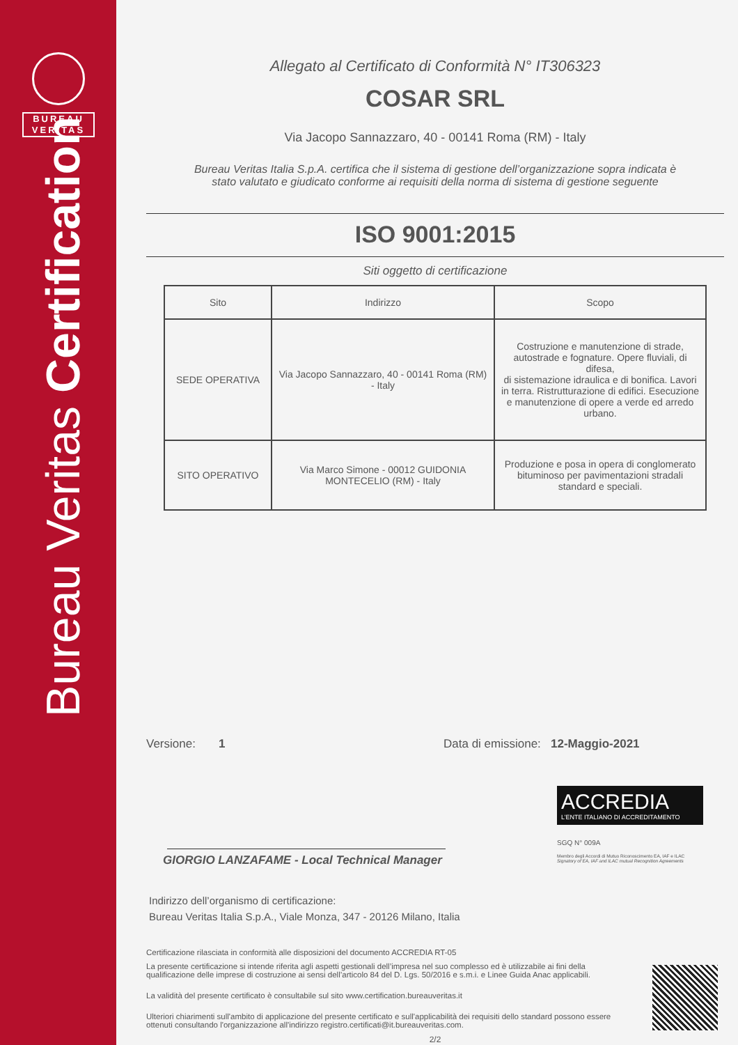BUREAU
VERITAS
Bureau Veritas Certification
Allegato al Certificato di Conformità N° IT306323
COSAR SRL
Via Jacopo Sannazzaro, 40 - 00141 Roma (RM) - Italy
Bureau Veritas Italia S.p.A. certifica che il sistema di gestione dell’organizzazione sopra indicata è
stato valutato e giudicato conforme ai requisiti della norma di sistema di gestione seguente
ISO 9001:2015
Siti oggetto di certificazione
| Sito | Indirizzo | Scopo |
| --- | --- | --- |
| SEDE OPERATIVA | Via Jacopo Sannazzaro, 40 - 00141 Roma (RM) - Italy | Costruzione e manutenzione di strade, autostrade e fognature. Opere fluviali, di difesa, di sistemazione idraulica e di bonifica. Lavori in terra. Ristrutturazione di edifici. Esecuzione e manutenzione di opere a verde ed arredo urbano. |
| SITO OPERATIVO | Via Marco Simone - 00012 GUIDONIA MONTECELIO (RM) - Italy | Produzione e posa in opera di conglomerato bituminoso per pavimentazioni stradali standard e speciali. |
Versione: 1 Data di emissione: 12-Maggio-2021
GIORGIO LANZAFAME - Local Technical Manager
ACCREDIA
L’ENTE ITALIANO DI ACCREDITAMENTO
SGQ N° 009A
Membro degli Accordi di Mutuo Riconoscimento EA, IAF e ILAC
Signatory of EA, IAF and ILAC mutual Recognition Agreements
Indirizzo dell’organismo di certificazione:
Bureau Veritas Italia S.p.A., Viale Monza, 347 - 20126 Milano, Italia
Certificazione rilasciata in conformità alle disposizioni del documento ACCREDIA RT-05
La presente certificazione si intende riferita agli aspetti gestionali dell’impresa nel suo complesso ed è utilizzabile ai fini della qualificazione delle imprese di costruzione ai sensi dell’articolo 84 del D. Lgs. 50/2016 e s.m.i. e Linee Guida Anac applicabili.
La validità del presente certificato è consultabile sul sito www.certification.bureauveritas.it
Ulteriori chiarimenti sull'ambito di applicazione del presente certificato e sull'applicabilità dei requisiti dello standard possono essere ottenuti consultando l'organizzazione all'indirizzo registro.certificati@it.bureauveritas.com.
2/2